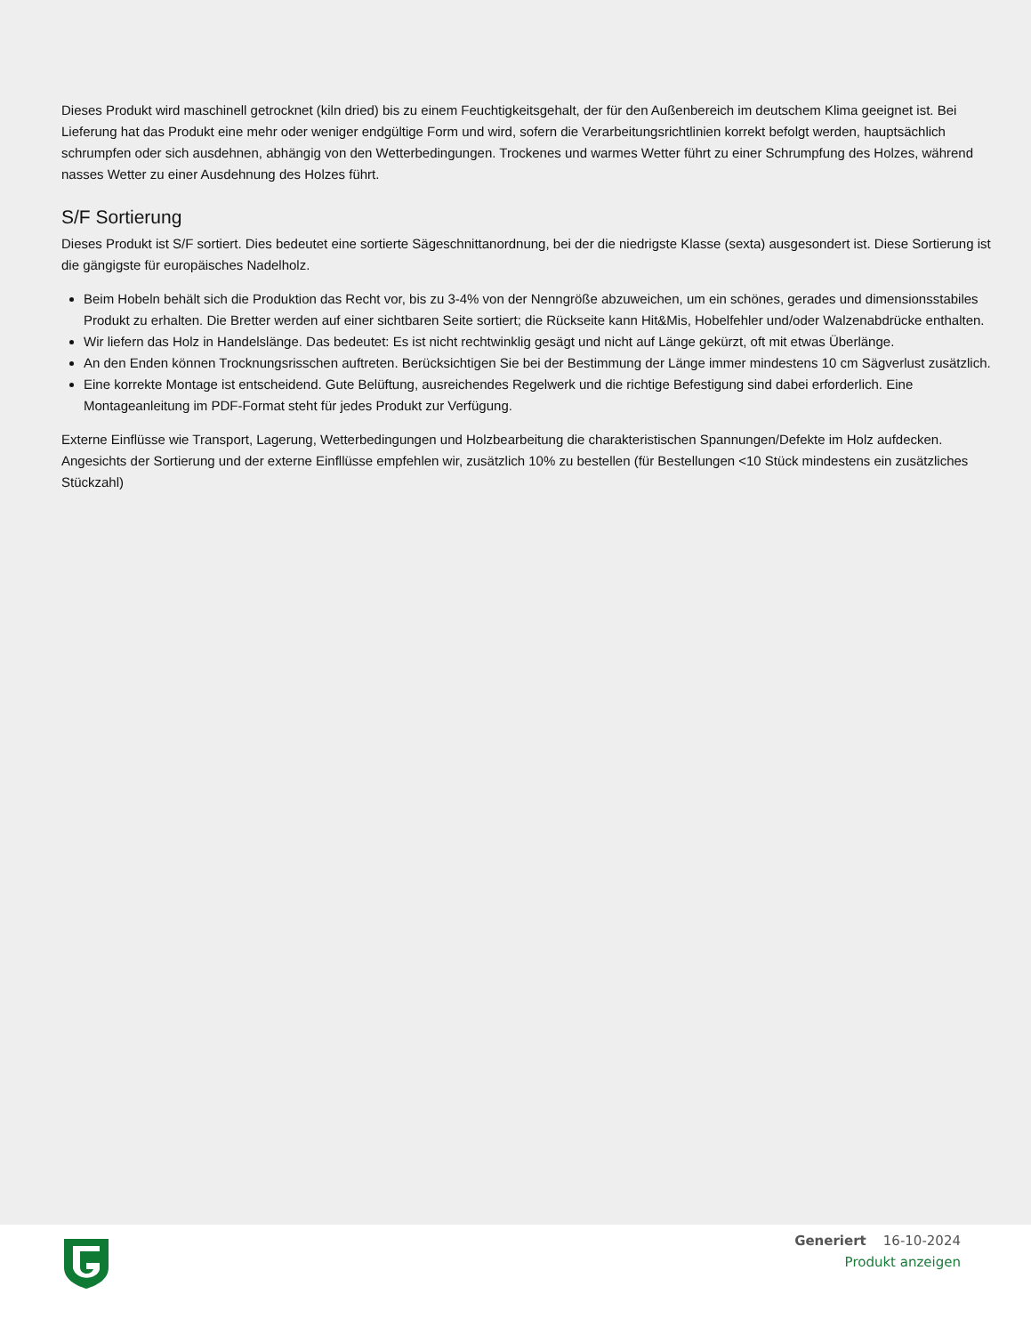Dieses Produkt wird maschinell getrocknet (kiln dried) bis zu einem Feuchtigkeitsgehalt, der für den Außenbereich im deutschem Klima geeignet ist. Bei Lieferung hat das Produkt eine mehr oder weniger endgültige Form und wird, sofern die Verarbeitungsrichtlinien korrekt befolgt werden, hauptsächlich schrumpfen oder sich ausdehnen, abhängig von den Wetterbedingungen. Trockenes und warmes Wetter führt zu einer Schrumpfung des Holzes, während nasses Wetter zu einer Ausdehnung des Holzes führt.
S/F Sortierung
Dieses Produkt ist S/F sortiert. Dies bedeutet eine sortierte Sägeschnittanordnung, bei der die niedrigste Klasse (sexta) ausgesondert ist. Diese Sortierung ist die gängigste für europäisches Nadelholz.
Beim Hobeln behält sich die Produktion das Recht vor, bis zu 3-4% von der Nenngröße abzuweichen, um ein schönes, gerades und dimensionsstabiles Produkt zu erhalten. Die Bretter werden auf einer sichtbaren Seite sortiert; die Rückseite kann Hit&Mis, Hobelfehler und/oder Walzenabdrücke enthalten.
Wir liefern das Holz in Handelslänge. Das bedeutet: Es ist nicht rechtwinklig gesägt und nicht auf Länge gekürzt, oft mit etwas Überlänge.
An den Enden können Trocknungsrisschen auftreten. Berücksichtigen Sie bei der Bestimmung der Länge immer mindestens 10 cm Sägverlust zusätzlich.
Eine korrekte Montage ist entscheidend. Gute Belüftung, ausreichendes Regelwerk und die richtige Befestigung sind dabei erforderlich. Eine Montageanleitung im PDF-Format steht für jedes Produkt zur Verfügung.
Externe Einflüsse wie Transport, Lagerung, Wetterbedingungen und Holzbearbeitung die charakteristischen Spannungen/Defekte im Holz aufdecken. Angesichts der Sortierung und der externe Einfllüsse empfehlen wir, zusätzlich 10% zu bestellen (für Bestellungen <10 Stück mindestens ein zusätzliches Stückzahl)
Generiert 16-10-2024
Produkt anzeigen